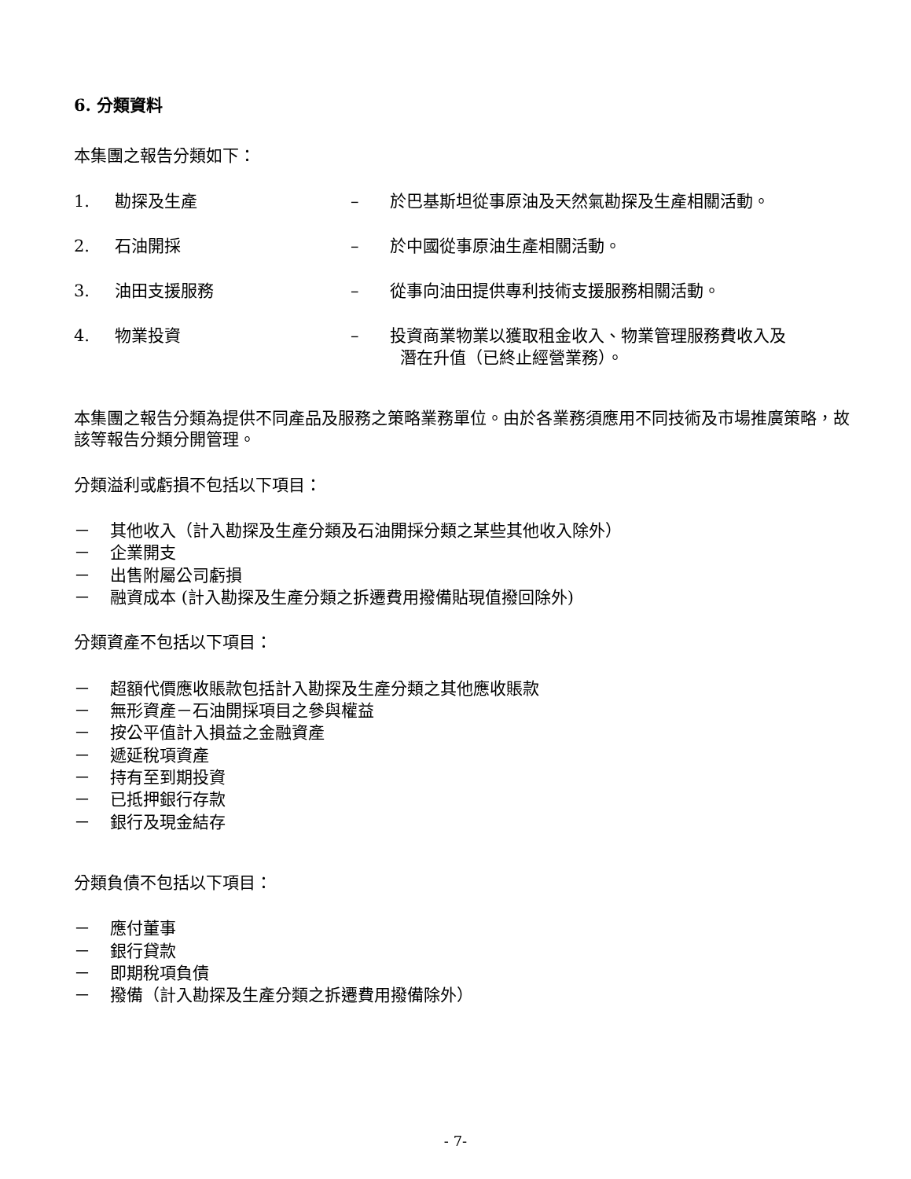6. 分類資料
本集團之報告分類如下：
1. 勘探及生產 – 於巴基斯坦從事原油及天然氣勘探及生產相關活動。
2. 石油開採 – 於中國從事原油生產相關活動。
3. 油田支援服務 – 從事向油田提供專利技術支援服務相關活動。
4. 物業投資 – 投資商業物業以獲取租金收入、物業管理服務費收入及
潛在升值（已終止經營業務）。
本集團之報告分類為提供不同產品及服務之策略業務單位。由於各業務須應用不同技術及市場推廣策略，故該等報告分類分開管理。
分類溢利或虧損不包括以下項目：
－ 其他收入（計入勘探及生產分類及石油開採分類之某些其他收入除外）
－ 企業開支
－ 出售附屬公司虧損
－ 融資成本 (計入勘探及生產分類之拆遷費用撥備貼現值撥回除外)
分類資產不包括以下項目：
－ 超額代價應收賬款包括計入勘探及生產分類之其他應收賬款
－ 無形資產－石油開採項目之參與權益
－ 按公平值計入損益之金融資產
－ 遞延稅項資產
－ 持有至到期投資
－ 已抵押銀行存款
－ 銀行及現金結存
分類負債不包括以下項目：
－ 應付董事
－ 銀行貸款
－ 即期稅項負債
－ 撥備（計入勘探及生產分類之拆遷費用撥備除外）
- 7-